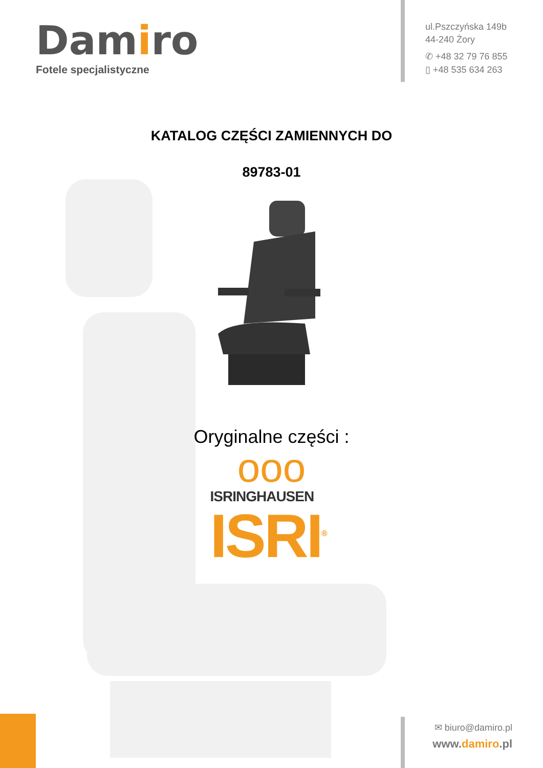Damiro
Fotele specjalistyczne
ul.Pszczyńska 149b
44-240 Żory
✆ +48 32 79 76 855
▯ +48 535 634 263
KATALOG CZĘŚCI ZAMIENNYCH DO
89783-01
Oryginalne części :
ooo
ISRINGHAUSEN
ISRI<sup>®</sup>
✉ biuro@damiro.pl
www.damiro.pl